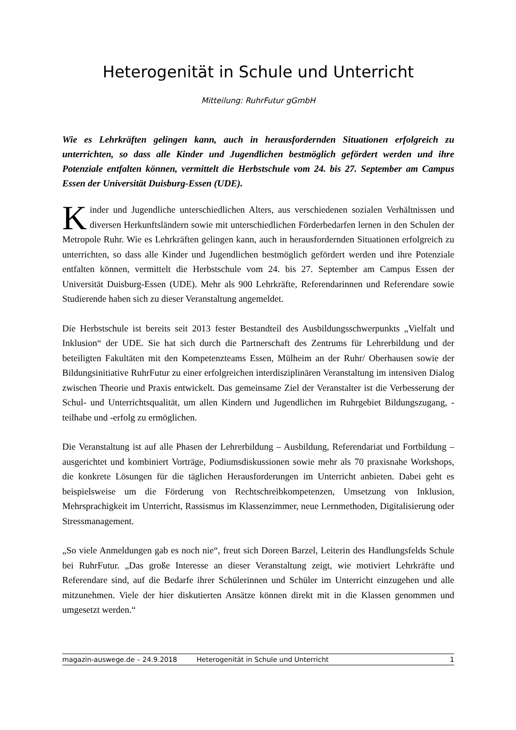Heterogenität in Schule und Unterricht
Mitteilung: RuhrFutur gGmbH
Wie es Lehrkräften gelingen kann, auch in herausfordernden Situationen erfolgreich zu unterrichten, so dass alle Kinder und Jugendlichen bestmöglich gefördert werden und ihre Potenziale entfalten können, vermittelt die Herbstschule vom 24. bis 27. September am Campus Essen der Universität Duisburg-Essen (UDE).
Kinder und Jugendliche unterschiedlichen Alters, aus verschiedenen sozialen Verhältnissen und diversen Herkunftsländern sowie mit unterschiedlichen Förderbedarfen lernen in den Schulen der Metropole Ruhr. Wie es Lehrkräften gelingen kann, auch in herausfordernden Situationen erfolgreich zu unterrichten, so dass alle Kinder und Jugendlichen bestmöglich gefördert werden und ihre Potenziale entfalten können, vermittelt die Herbstschule vom 24. bis 27. September am Campus Essen der Universität Duisburg-Essen (UDE). Mehr als 900 Lehrkräfte, Referendarinnen und Referendare sowie Studierende haben sich zu dieser Veranstaltung angemeldet.
Die Herbstschule ist bereits seit 2013 fester Bestandteil des Ausbildungsschwerpunkts „Vielfalt und Inklusion“ der UDE. Sie hat sich durch die Partnerschaft des Zentrums für Lehrerbildung und der beteiligten Fakultäten mit den Kompetenzteams Essen, Mülheim an der Ruhr/ Oberhausen sowie der Bildungsinitiative RuhrFutur zu einer erfolgreichen interdisziplinären Veranstaltung im intensiven Dialog zwischen Theorie und Praxis entwickelt. Das gemeinsame Ziel der Veranstalter ist die Verbesserung der Schul- und Unterrichtsqualität, um allen Kindern und Jugendlichen im Ruhrgebiet Bildungszugang, -teilhabe und -erfolg zu ermöglichen.
Die Veranstaltung ist auf alle Phasen der Lehrerbildung – Ausbildung, Referendariat und Fortbildung – ausgerichtet und kombiniert Vorträge, Podiumsdiskussionen sowie mehr als 70 praxisnahe Workshops, die konkrete Lösungen für die täglichen Herausforderungen im Unterricht anbieten. Dabei geht es beispielsweise um die Förderung von Rechtschreibkompetenzen, Umsetzung von Inklusion, Mehrsprachigkeit im Unterricht, Rassismus im Klassenzimmer, neue Lernmethoden, Digitalisierung oder Stressmanagement.
„So viele Anmeldungen gab es noch nie“, freut sich Doreen Barzel, Leiterin des Handlungsfelds Schule bei RuhrFutur. „Das große Interesse an dieser Veranstaltung zeigt, wie motiviert Lehrkräfte und Referendare sind, auf die Bedarfe ihrer Schülerinnen und Schüler im Unterricht einzugehen und alle mitzunehmen. Viele der hier diskutierten Ansätze können direkt mit in die Klassen genommen und umgesetzt werden.“
magazin-auswege.de – 24.9.2018 Heterogenität in Schule und Unterricht 1